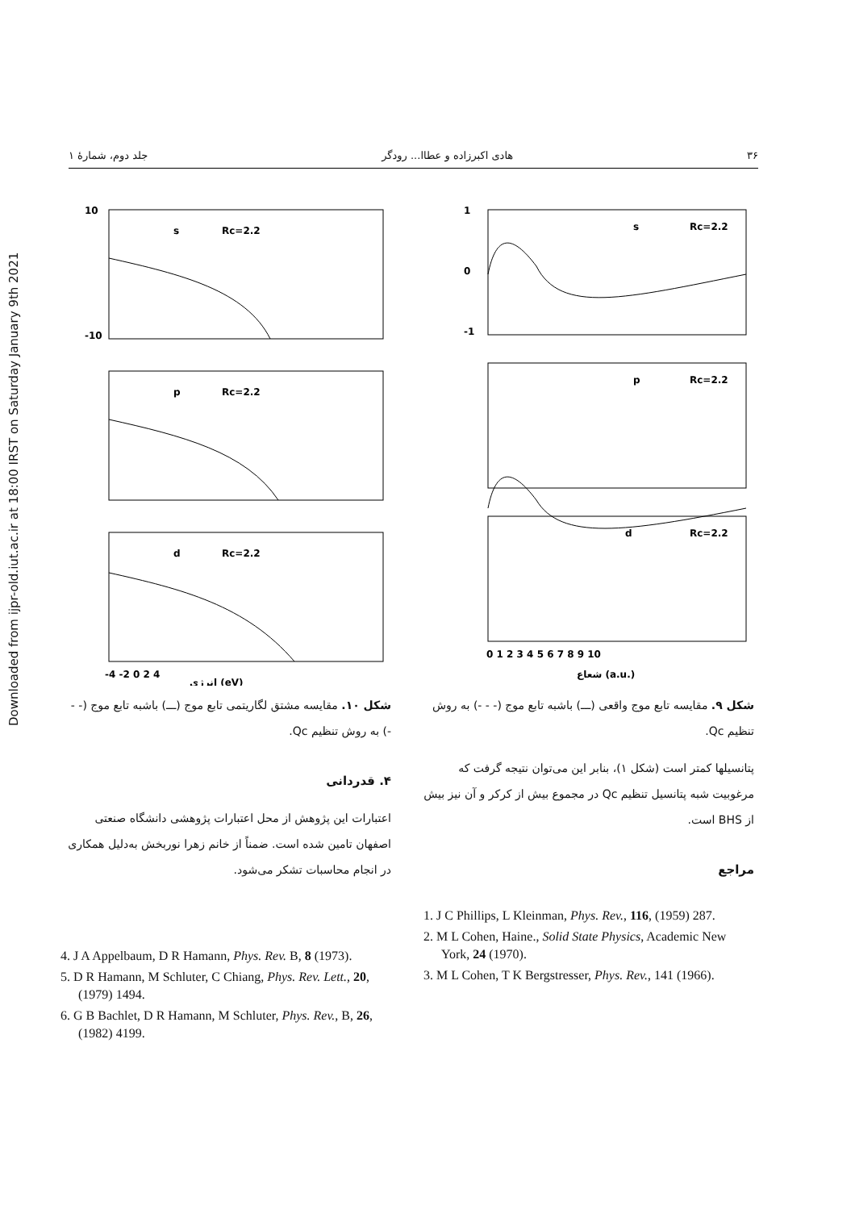Downloaded from ijpr-old.iut.ac.ir at 18:00 IRST on Saturday January 9th 2021
۳۶ هادی اکبرزاده و عطاا... رودگر جلد دوم، شمارهٔ ۱
1
0
-1
s
Rc=2.2
p
Rc=2.2
d
Rc=2.2
0 1 2 3 4 5 6 7 8 9 10
شعاع (a.u.)
شکل ۹. مقایسه تابع موج واقعی (ـــ) باشبه تابع موج (- - -) به روش تنظیم Qc.
پتانسیلها کمتر است (شکل ۱)، بنابر این می‌توان نتیجه گرفت که مرغوبیت شبه پتانسیل تنظیم Qc در مجموع بیش از کرکر و آن نیز بیش از BHS است.
مراجع
1. J C Phillips, L Kleinman, Phys. Rev., 116, (1959) 287.
2. M L Cohen, Haine., Solid State Physics, Academic New York, 24 (1970).
3. M L Cohen, T K Bergstresser, Phys. Rev., 141 (1966).
10
-10
s
Rc=2.2
p
Rc=2.2
d
Rc=2.2
-4 -2 0 2 4
انرژی (eV)
شکل ۱۰. مقایسه مشتق لگاریتمی تابع موج (ـــ) باشبه تابع موج (- - -) به روش تنظیم Qc.
۴. قدردانی
اعتبارات این پژوهش از محل اعتبارات پژوهشی دانشگاه صنعتی اصفهان تامین شده است. ضمناً از خانم زهرا نوربخش به‌دلیل همکاری در انجام محاسبات تشکر می‌شود.
4. J A Appelbaum, D R Hamann, Phys. Rev. B, 8 (1973).
5. D R Hamann, M Schluter, C Chiang, Phys. Rev. Lett., 20, (1979) 1494.
6. G B Bachlet, D R Hamann, M Schluter, Phys. Rev., B, 26, (1982) 4199.